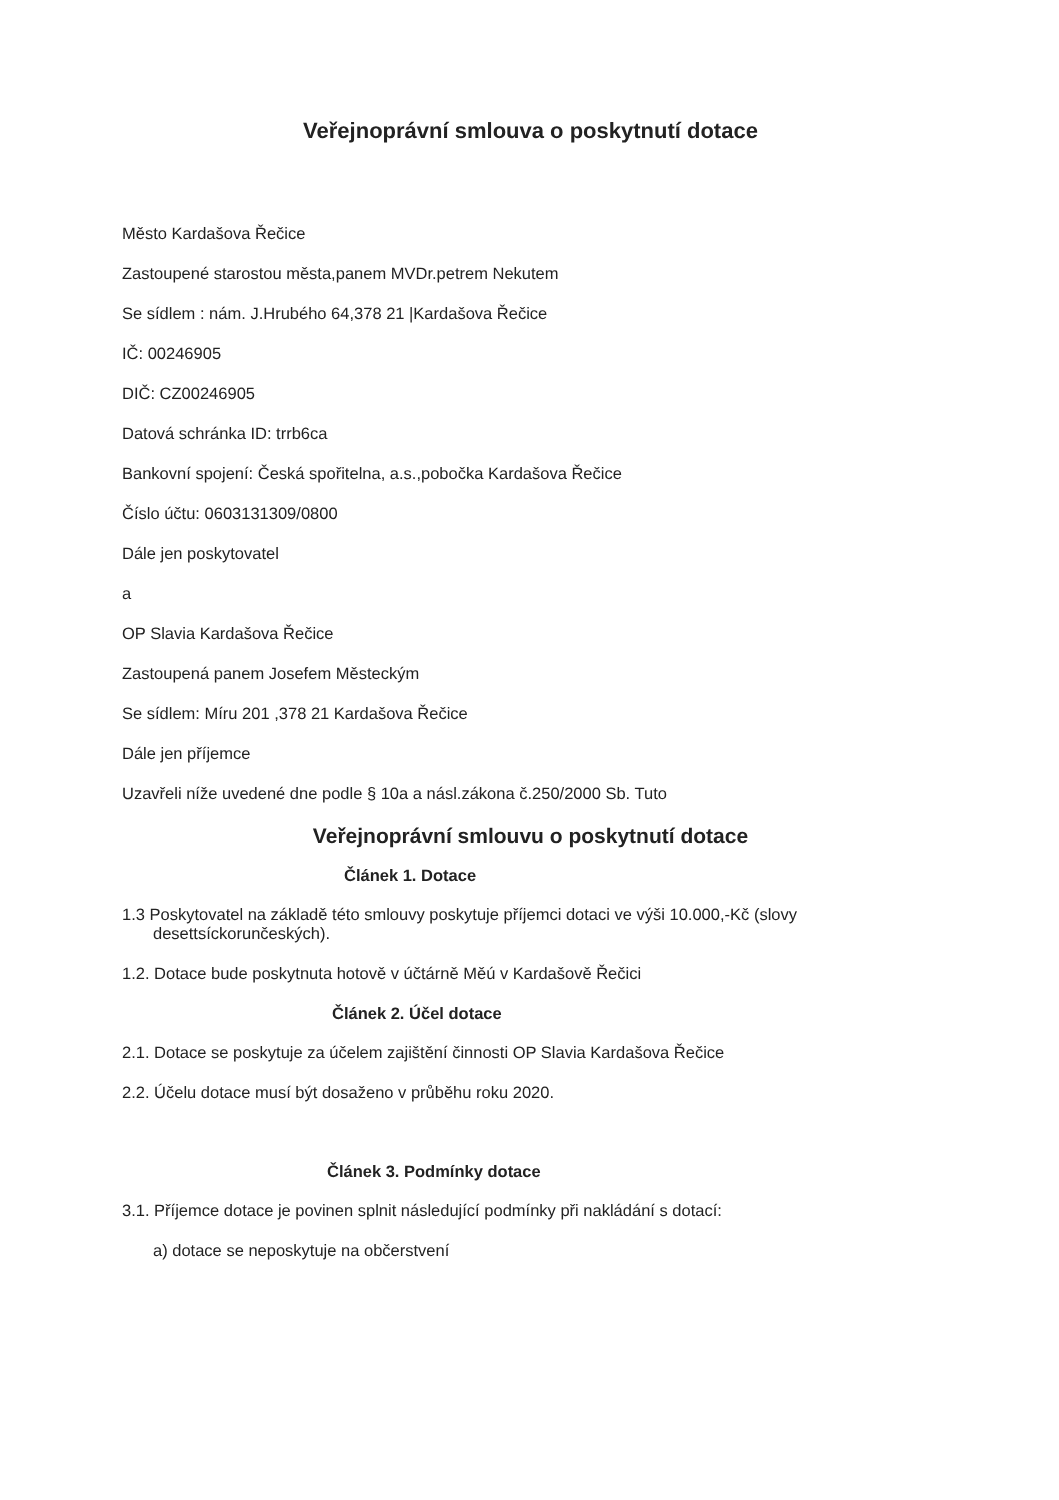Veřejnoprávní smlouva o poskytnutí dotace
Město Kardašova Řečice
Zastoupené starostou města,panem MVDr.petrem Nekutem
Se sídlem : nám. J.Hrubého 64,378 21 |Kardašova Řečice
IČ: 00246905
DIČ: CZ00246905
Datová schránka ID: trrb6ca
Bankovní spojení: Česká spořitelna, a.s.,pobočka Kardašova Řečice
Číslo účtu: 0603131309/0800
Dále jen poskytovatel
a
OP Slavia Kardašova Řečice
Zastoupená panem Josefem Městeckým
Se sídlem: Míru 201 ,378 21 Kardašova Řečice
Dále jen příjemce
Uzavřeli níže uvedené dne podle § 10a a násl.zákona č.250/2000 Sb. Tuto
Veřejnoprávní smlouvu o poskytnutí dotace
Článek 1. Dotace
1.3 Poskytovatel na základě této smlouvy poskytuje příjemci dotaci ve výši 10.000,-Kč (slovy desettsíckorunčeských).
1.2. Dotace bude poskytnuta hotově v účtárně Měú v Kardašově Řečici
Článek 2. Účel dotace
2.1. Dotace se poskytuje za účelem zajištění činnosti OP Slavia Kardašova Řečice
2.2. Účelu dotace musí být dosaženo v průběhu roku 2020.
Článek 3. Podmínky dotace
3.1. Příjemce dotace je povinen splnit následující podmínky při nakládání s dotací:
a) dotace se neposkytuje na občerstvení